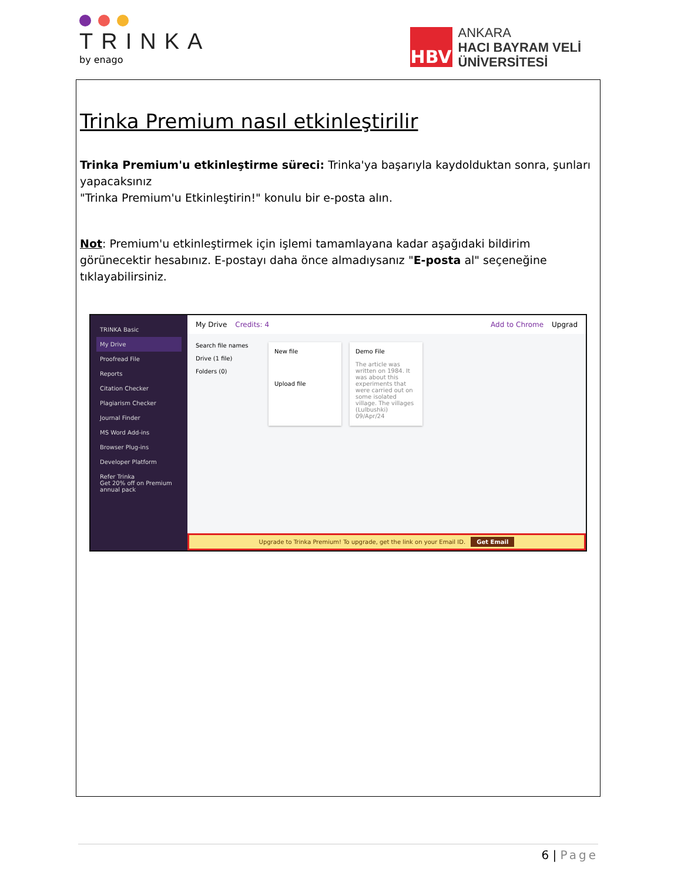TRINKA
by enago
HBV
ANKARA
HACI BAYRAM VELİ
ÜNİVERSİTESİ
Trinka Premium nasıl etkinleştirilir
Trinka Premium'u etkinleştirme süreci: Trinka'ya başarıyla kaydolduktan sonra, şunları yapacaksınız
"Trinka Premium'u Etkinleştirin!" konulu bir e-posta alın.
Not: Premium'u etkinleştirmek için işlemi tamamlayana kadar aşağıdaki bildirim görünecektir hesabınız. E-postayı daha önce almadıysanız "E-posta al" seçeneğine tıklayabilirsiniz.
TRINKA Basic
My Drive
Proofread File
Reports
Citation Checker
Plagiarism Checker
Journal Finder
MS Word Add-ins
Browser Plug-ins
Developer Platform
Refer Trinka
Get 20% off on Premium annual pack
My Drive Credits: 4 Add to Chrome Upgrad
Search file names
Drive (1 file)
Folders (0)
New file
Upload file
Demo File
The article was written on 1984. It was about this experiments that were carried out on some isolated village. The villages (Lulbushki)
09/Apr/24
Upgrade to Trinka Premium! To upgrade, get the link on your Email ID. Get Email
6 | Page